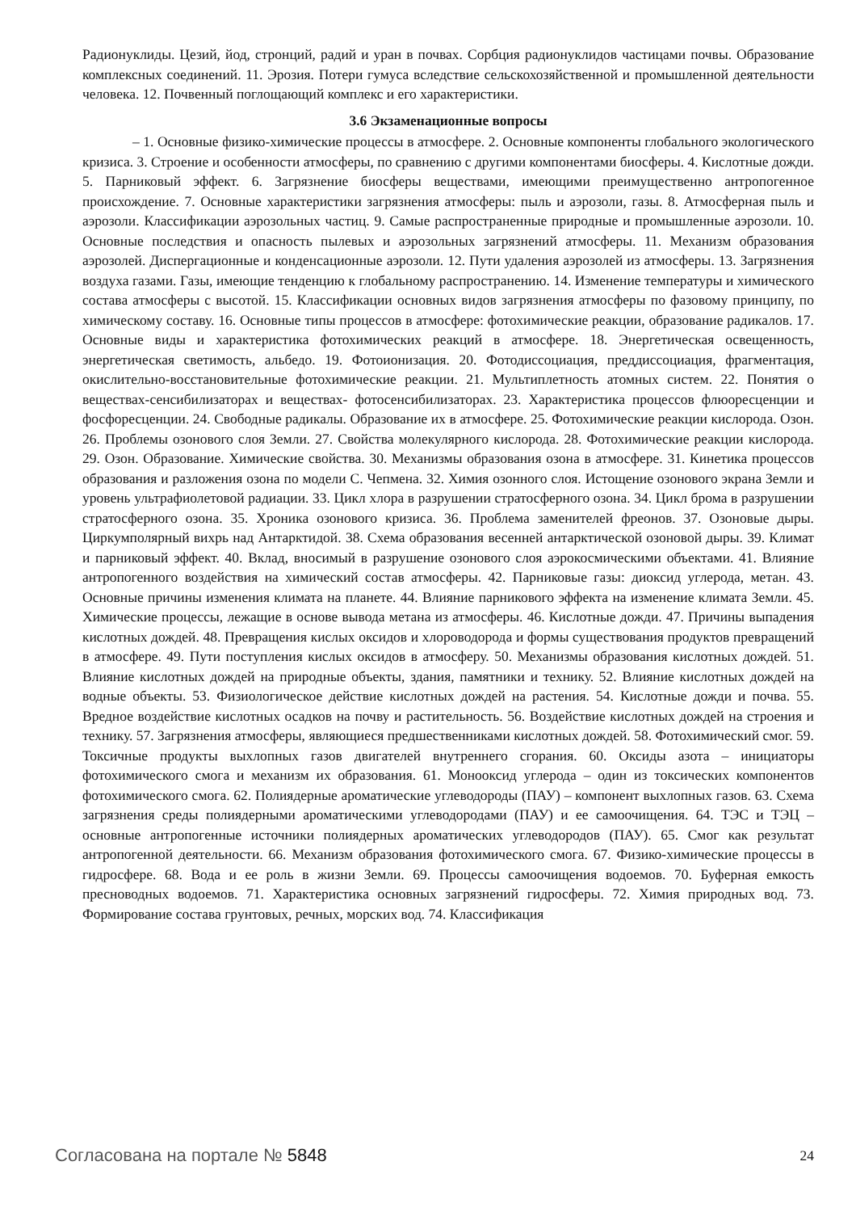Радионуклиды. Цезий, йод, стронций, радий и уран в почвах. Сорбция радионуклидов частицами почвы. Образование комплексных соединений. 11. Эрозия. Потери гумуса вследствие сельскохозяйственной и промышленной деятельности человека. 12. Почвенный поглощающий комплекс и его характеристики.
3.6 Экзаменационные вопросы
– 1. Основные физико-химические процессы в атмосфере. 2. Основные компоненты глобального экологического кризиса. 3. Строение и особенности атмосферы, по сравнению с другими компонентами биосферы. 4. Кислотные дожди. 5. Парниковый эффект. 6. Загрязнение биосферы веществами, имеющими преимущественно антропогенное происхождение. 7. Основные характеристики загрязнения атмосферы: пыль и аэрозоли, газы. 8. Атмосферная пыль и аэрозоли. Классификации аэрозольных частиц. 9. Самые распространенные природные и промышленные аэрозоли. 10. Основные последствия и опасность пылевых и аэрозольных загрязнений атмосферы. 11. Механизм образования аэрозолей. Диспергационные и конденсационные аэрозоли. 12. Пути удаления аэрозолей из атмосферы. 13. Загрязнения воздуха газами. Газы, имеющие тенденцию к глобальному распространению. 14. Изменение температуры и химического состава атмосферы с высотой. 15. Классификации основных видов загрязнения атмосферы по фазовому принципу, по химическому составу. 16. Основные типы процессов в атмосфере: фотохимические реакции, образование радикалов. 17. Основные виды и характеристика фотохимических реакций в атмосфере. 18. Энергетическая освещенность, энергетическая светимость, альбедо. 19. Фотоионизация. 20. Фотодиссоциация, преддиссоциация, фрагментация, окислительно-восстановительные фотохимические реакции. 21. Мультиплетность атомных систем. 22. Понятия о веществах-сенсибилизаторах и веществах- фотосенсибилизаторах. 23. Характеристика процессов флюоресценции и фосфоресценции. 24. Свободные радикалы. Образование их в атмосфере. 25. Фотохимические реакции кислорода. Озон. 26. Проблемы озонового слоя Земли. 27. Свойства молекулярного кислорода. 28. Фотохимические реакции кислорода. 29. Озон. Образование. Химические свойства. 30. Механизмы образования озона в атмосфере. 31. Кинетика процессов образования и разложения озона по модели С. Чепмена. 32. Химия озонного слоя. Истощение озонового экрана Земли и уровень ультрафиолетовой радиации. 33. Цикл хлора в разрушении стратосферного озона. 34. Цикл брома в разрушении стратосферного озона. 35. Хроника озонового кризиса. 36. Проблема заменителей фреонов. 37. Озоновые дыры. Циркумполярный вихрь над Антарктидой. 38. Схема образования весенней антарктической озоновой дыры. 39. Климат и парниковый эффект. 40. Вклад, вносимый в разрушение озонового слоя аэрокосмическими объектами. 41. Влияние антропогенного воздействия на химический состав атмосферы. 42. Парниковые газы: диоксид углерода, метан. 43. Основные причины изменения климата на планете. 44. Влияние парникового эффекта на изменение климата Земли. 45. Химические процессы, лежащие в основе вывода метана из атмосферы. 46. Кислотные дожди. 47. Причины выпадения кислотных дождей. 48. Превращения кислых оксидов и хлороводорода и формы существования продуктов превращений в атмосфере. 49. Пути поступления кислых оксидов в атмосферу. 50. Механизмы образования кислотных дождей. 51. Влияние кислотных дождей на природные объекты, здания, памятники и технику. 52. Влияние кислотных дождей на водные объекты. 53. Физиологическое действие кислотных дождей на растения. 54. Кислотные дожди и почва. 55. Вредное воздействие кислотных осадков на почву и растительность. 56. Воздействие кислотных дождей на строения и технику. 57. Загрязнения атмосферы, являющиеся предшественниками кислотных дождей. 58. Фотохимический смог. 59. Токсичные продукты выхлопных газов двигателей внутреннего сгорания. 60. Оксиды азота – инициаторы фотохимического смога и механизм их образования. 61. Монооксид углерода – один из токсических компонентов фотохимического смога. 62. Полиядерные ароматические углеводороды (ПАУ) – компонент выхлопных газов. 63. Схема загрязнения среды полиядерными ароматическими углеводородами (ПАУ) и ее самоочищения. 64. ТЭС и ТЭЦ – основные антропогенные источники полиядерных ароматических углеводородов (ПАУ). 65. Смог как результат антропогенной деятельности. 66. Механизм образования фотохимического смога. 67. Физико-химические процессы в гидросфере. 68. Вода и ее роль в жизни Земли. 69. Процессы самоочищения водоемов. 70. Буферная емкость пресноводных водоемов. 71. Характеристика основных загрязнений гидросферы. 72. Химия природных вод. 73. Формирование состава грунтовых, речных, морских вод. 74. Классификация
Согласована на портале № 5848
24